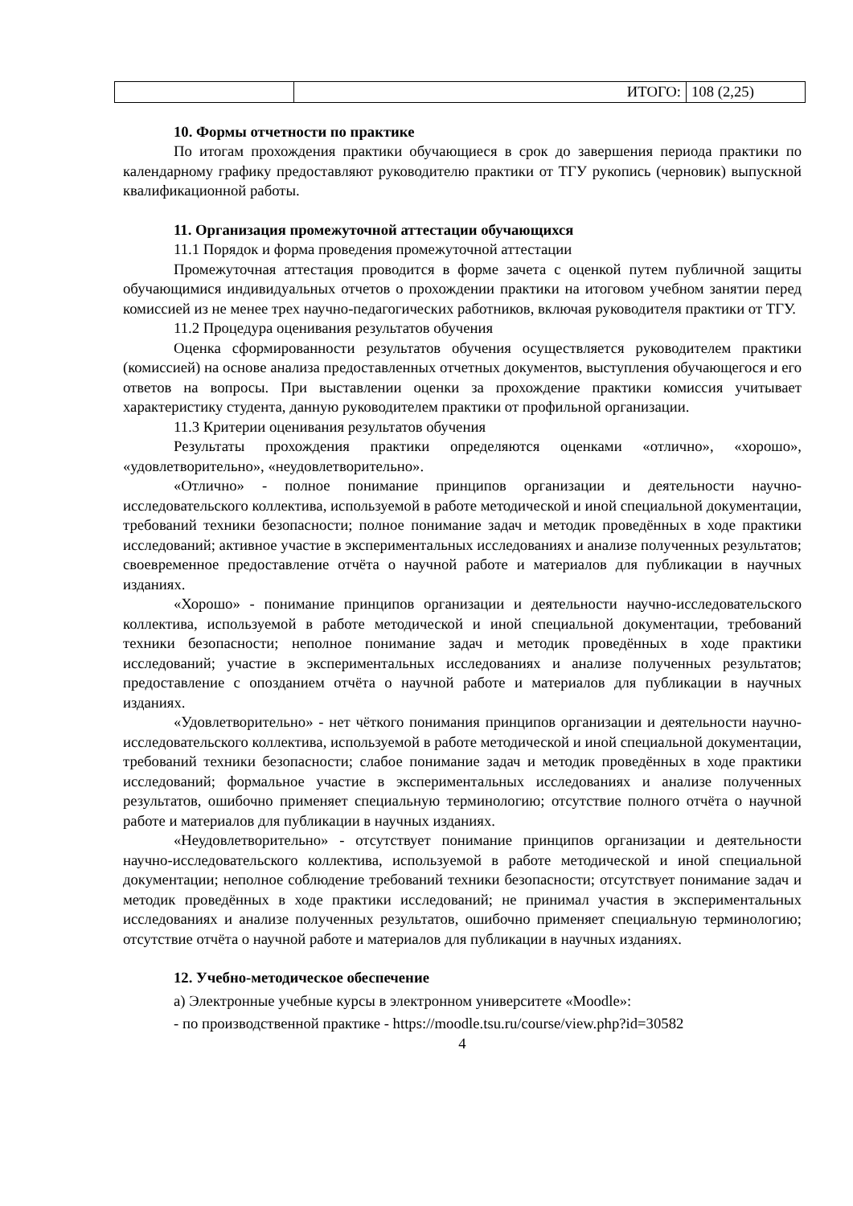| | ИТОГО: | 108 (2,25) |
10. Формы отчетности по практике
По итогам прохождения практики обучающиеся в срок до завершения периода практики по календарному графику предоставляют руководителю практики от ТГУ рукопись (черновик) выпускной квалификационной работы.
11. Организация промежуточной аттестации обучающихся
11.1 Порядок и форма проведения промежуточной аттестации
Промежуточная аттестация проводится в форме зачета с оценкой путем публичной защиты обучающимися индивидуальных отчетов о прохождении практики на итоговом учебном занятии перед комиссией из не менее трех научно-педагогических работников, включая руководителя практики от ТГУ.
11.2 Процедура оценивания результатов обучения
Оценка сформированности результатов обучения осуществляется руководителем практики (комиссией) на основе анализа предоставленных отчетных документов, выступления обучающегося и его ответов на вопросы. При выставлении оценки за прохождение практики комиссия учитывает характеристику студента, данную руководителем практики от профильной организации.
11.3 Критерии оценивания результатов обучения
Результаты прохождения практики определяются оценками «отлично», «хорошо», «удовлетворительно», «неудовлетворительно».
«Отлично» - полное понимание принципов организации и деятельности научно-исследовательского коллектива, используемой в работе методической и иной специальной документации, требований техники безопасности; полное понимание задач и методик проведённых в ходе практики исследований; активное участие в экспериментальных исследованиях и анализе полученных результатов; своевременное предоставление отчёта о научной работе и материалов для публикации в научных изданиях.
«Хорошо» - понимание принципов организации и деятельности научно-исследовательского коллектива, используемой в работе методической и иной специальной документации, требований техники безопасности; неполное понимание задач и методик проведённых в ходе практики исследований; участие в экспериментальных исследованиях и анализе полученных результатов; предоставление с опозданием отчёта о научной работе и материалов для публикации в научных изданиях.
«Удовлетворительно» - нет чёткого понимания принципов организации и деятельности научно-исследовательского коллектива, используемой в работе методической и иной специальной документации, требований техники безопасности; слабое понимание задач и методик проведённых в ходе практики исследований; формальное участие в экспериментальных исследованиях и анализе полученных результатов, ошибочно применяет специальную терминологию; отсутствие полного отчёта о научной работе и материалов для публикации в научных изданиях.
«Неудовлетворительно» - отсутствует понимание принципов организации и деятельности научно-исследовательского коллектива, используемой в работе методической и иной специальной документации; неполное соблюдение требований техники безопасности; отсутствует понимание задач и методик проведённых в ходе практики исследований; не принимал участия в экспериментальных исследованиях и анализе полученных результатов, ошибочно применяет специальную терминологию; отсутствие отчёта о научной работе и материалов для публикации в научных изданиях.
12. Учебно-методическое обеспечение
а) Электронные учебные курсы в электронном университете «Moodle»:
- по производственной практике - https://moodle.tsu.ru/course/view.php?id=30582
4